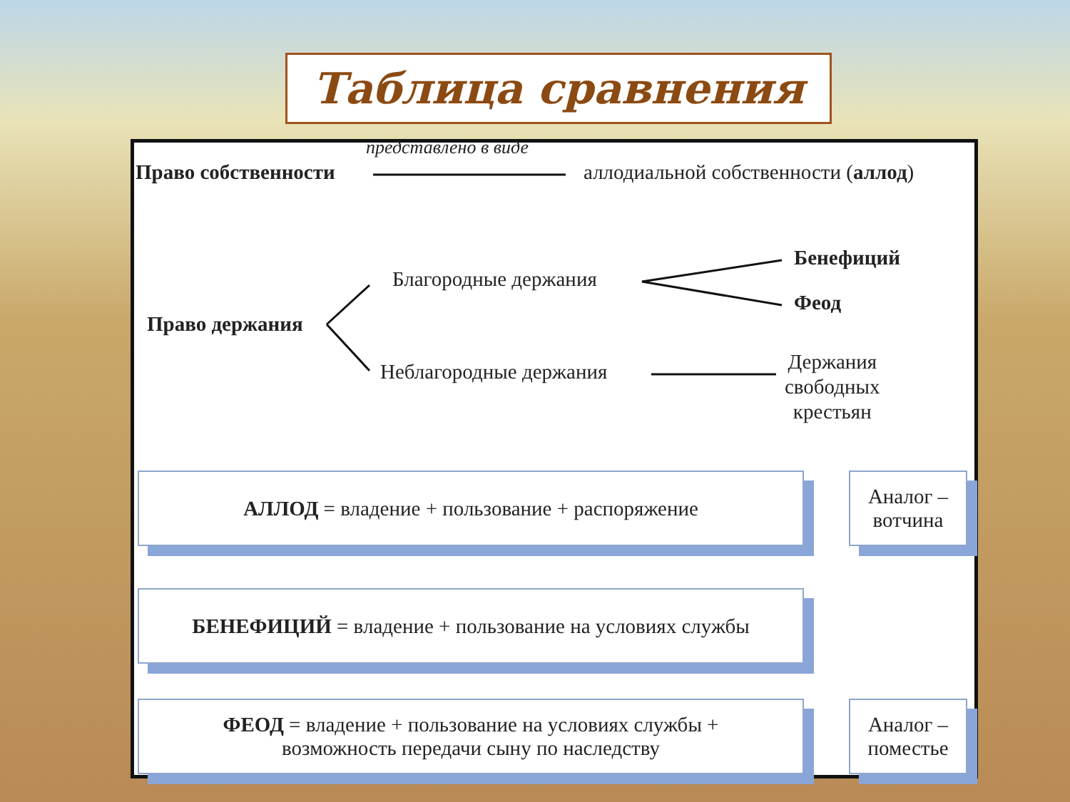Таблица сравнения
представлено в виде
Право собственности
аллодиальной собственности (аллод)
Благородные держания
Бенефиций
Феод
Право держания
Неблагородные держания
Держания
свободных
крестьян
АЛЛОД = владение + пользование + распоряжение
Аналог –
вотчина
БЕНЕФИЦИЙ = владение + пользование на условиях службы
ФЕОД = владение + пользование на условиях службы +
возможность передачи сыну по наследству
Аналог –
поместье